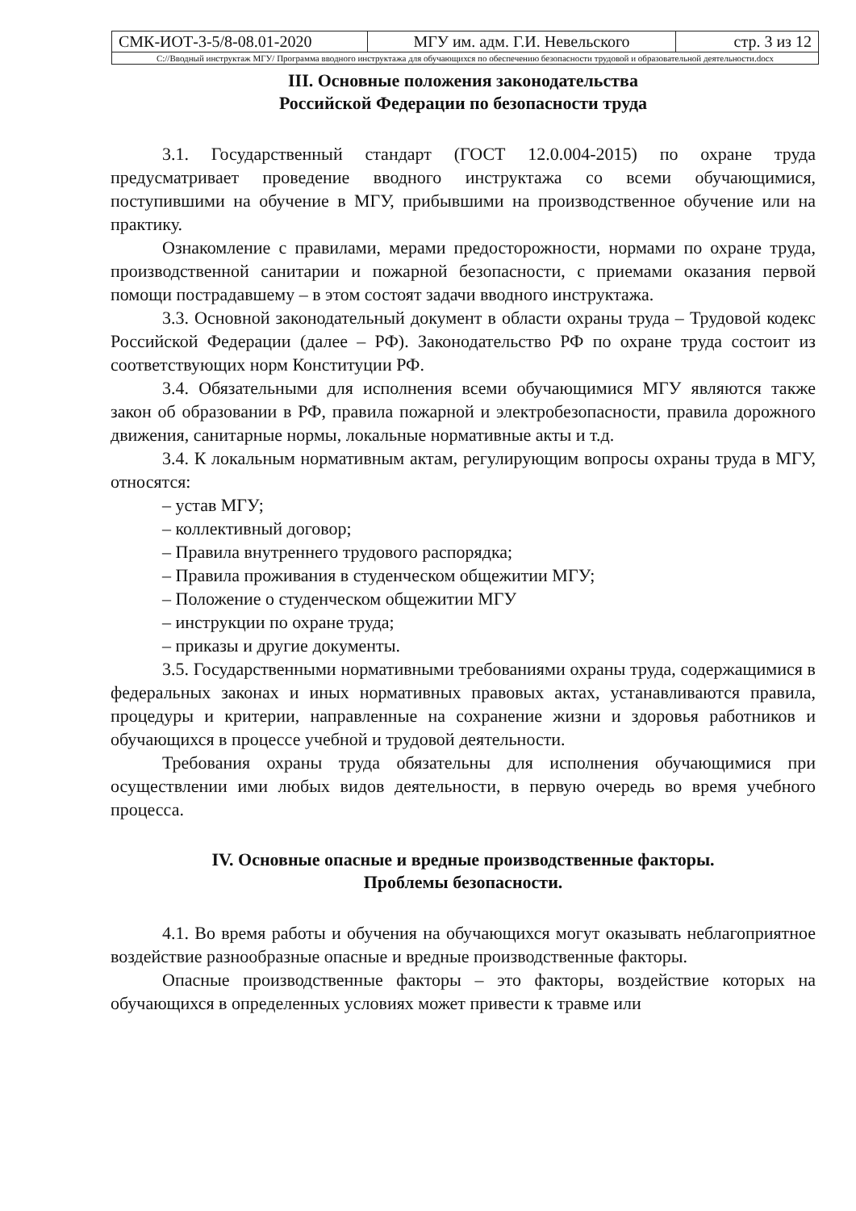| СМК-ИОТ-3-5/8-08.01-2020 | МГУ им. адм. Г.И. Невельского | стр. 3 из 12 |
| С://Вводный инструктаж МГУ/ Программа вводного инструктажа для обучающихся по обеспечению безопасности трудовой и образовательной деятельности.docx | | |
III. Основные положения законодательства
Российской Федерации по безопасности труда
3.1. Государственный стандарт (ГОСТ 12.0.004-2015) по охране труда предусматривает проведение вводного инструктажа со всеми обучающимися, поступившими на обучение в МГУ, прибывшими на производственное обучение или на практику.
Ознакомление с правилами, мерами предосторожности, нормами по охране труда, производственной санитарии и пожарной безопасности, с приемами оказания первой помощи пострадавшему – в этом состоят задачи вводного инструктажа.
3.3. Основной законодательный документ в области охраны труда – Трудовой кодекс Российской Федерации (далее – РФ). Законодательство РФ по охране труда состоит из соответствующих норм Конституции РФ.
3.4. Обязательными для исполнения всеми обучающимися МГУ являются также закон об образовании в РФ, правила пожарной и электробезопасности, правила дорожного движения, санитарные нормы, локальные нормативные акты и т.д.
3.4. К локальным нормативным актам, регулирующим вопросы охраны труда в МГУ, относятся:
– устав МГУ;
– коллективный договор;
– Правила внутреннего трудового распорядка;
– Правила проживания в студенческом общежитии МГУ;
– Положение о студенческом общежитии МГУ
– инструкции по охране труда;
– приказы и другие документы.
3.5. Государственными нормативными требованиями охраны труда, содержащимися в федеральных законах и иных нормативных правовых актах, устанавливаются правила, процедуры и критерии, направленные на сохранение жизни и здоровья работников и обучающихся в процессе учебной и трудовой деятельности.
Требования охраны труда обязательны для исполнения обучающимися при осуществлении ими любых видов деятельности, в первую очередь во время учебного процесса.
IV. Основные опасные и вредные производственные факторы.
Проблемы безопасности.
4.1. Во время работы и обучения на обучающихся могут оказывать неблагоприятное воздействие разнообразные опасные и вредные производственные факторы.
Опасные производственные факторы – это факторы, воздействие которых на обучающихся в определенных условиях может привести к травме или